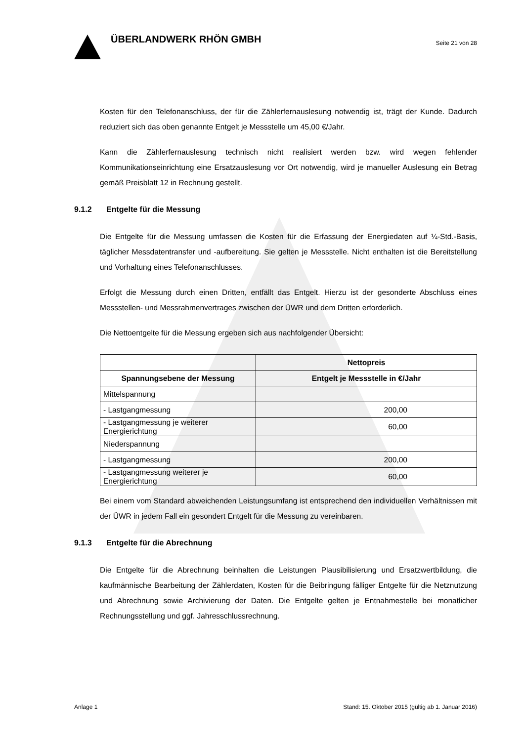ÜBERLANDWERK RHÖN GMBH
Seite 21 von 28
Kosten für den Telefonanschluss, der für die Zählerfernauslesung notwendig ist, trägt der Kunde. Dadurch reduziert sich das oben genannte Entgelt je Messstelle um 45,00 €/Jahr.
Kann die Zählerfernauslesung technisch nicht realisiert werden bzw. wird wegen fehlender Kommunikationseinrichtung eine Ersatzauslesung vor Ort notwendig, wird je manueller Auslesung ein Betrag gemäß Preisblatt 12 in Rechnung gestellt.
9.1.2 Entgelte für die Messung
Die Entgelte für die Messung umfassen die Kosten für die Erfassung der Energiedaten auf ¼-Std.-Basis, täglicher Messdatentransfer und -aufbereitung. Sie gelten je Messstelle. Nicht enthalten ist die Bereitstellung und Vorhaltung eines Telefonanschlusses.
Erfolgt die Messung durch einen Dritten, entfällt das Entgelt. Hierzu ist der gesonderte Abschluss eines Messstellen- und Messrahmenvertrages zwischen der ÜWR und dem Dritten erforderlich.
Die Nettoentgelte für die Messung ergeben sich aus nachfolgender Übersicht:
| | Nettopreis |
| --- | --- |
| Spannungsebene der Messung | Entgelt je Messstelle in €/Jahr |
| Mittelspannung | |
| - Lastgangmessung | 200,00 |
| - Lastgangmessung je weiterer Energierichtung | 60,00 |
| Niederspannung | |
| - Lastgangmessung | 200,00 |
| - Lastgangmessung weiterer je Energierichtung | 60,00 |
Bei einem vom Standard abweichenden Leistungsumfang ist entsprechend den individuellen Verhältnissen mit der ÜWR in jedem Fall ein gesondert Entgelt für die Messung zu vereinbaren.
9.1.3 Entgelte für die Abrechnung
Die Entgelte für die Abrechnung beinhalten die Leistungen Plausibilisierung und Ersatzwertbildung, die kaufmännische Bearbeitung der Zählerdaten, Kosten für die Beibringung fälliger Entgelte für die Netznutzung und Abrechnung sowie Archivierung der Daten. Die Entgelte gelten je Entnahmestelle bei monatlicher Rechnungsstellung und ggf. Jahresschlussrechnung.
Anlage 1 Stand: 15. Oktober 2015 (gültig ab 1. Januar 2016)